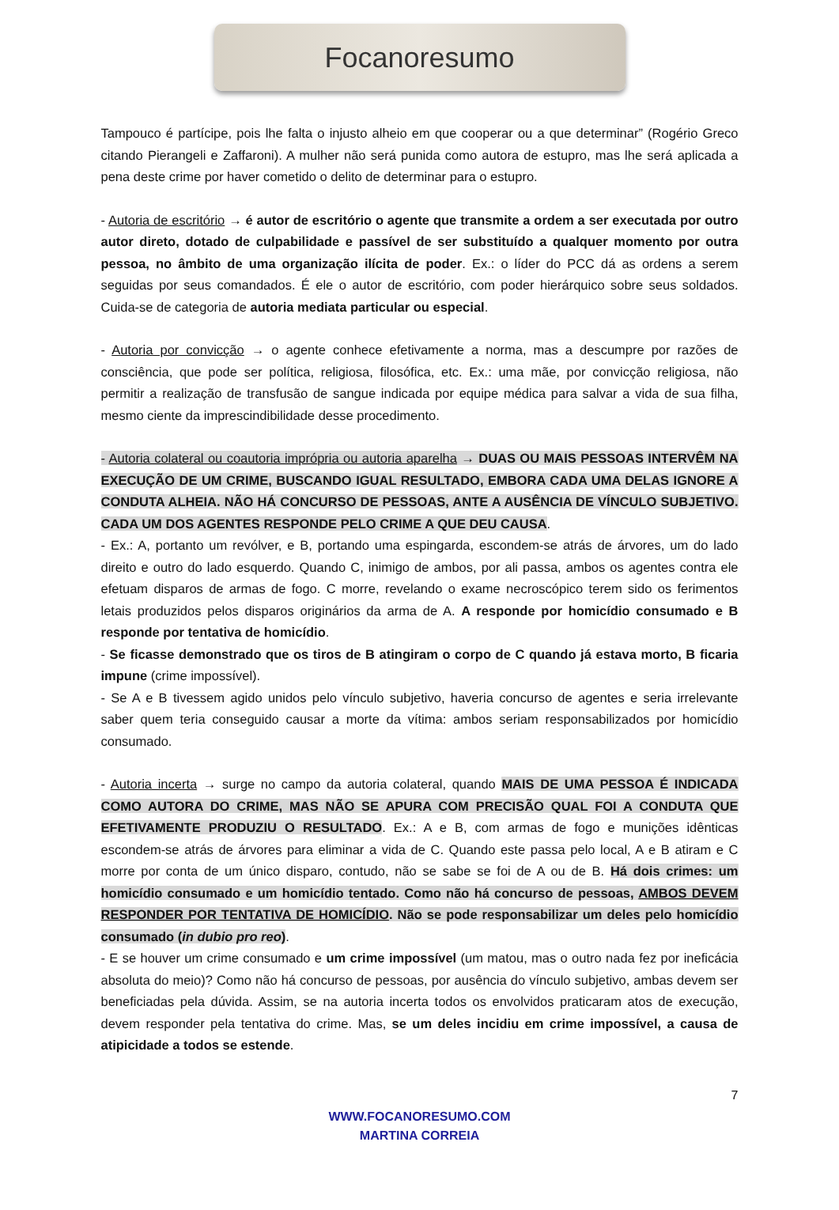Focanoresumo
Tampouco é partícipe, pois lhe falta o injusto alheio em que cooperar ou a que determinar” (Rogério Greco citando Pierangeli e Zaffaroni). A mulher não será punida como autora de estupro, mas lhe será aplicada a pena deste crime por haver cometido o delito de determinar para o estupro.
- Autoria de escritório → é autor de escritório o agente que transmite a ordem a ser executada por outro autor direto, dotado de culpabilidade e passível de ser substituído a qualquer momento por outra pessoa, no âmbito de uma organização ilícita de poder. Ex.: o líder do PCC dá as ordens a serem seguidas por seus comandados. É ele o autor de escritório, com poder hierárquico sobre seus soldados. Cuida-se de categoria de autoria mediata particular ou especial.
- Autoria por convicção → o agente conhece efetivamente a norma, mas a descumpre por razões de consciência, que pode ser política, religiosa, filosófica, etc. Ex.: uma mãe, por convicção religiosa, não permitir a realização de transfusão de sangue indicada por equipe médica para salvar a vida de sua filha, mesmo ciente da imprescindibilidade desse procedimento.
- Autoria colateral ou coautoria imprópria ou autoria aparelha → DUAS OU MAIS PESSOAS INTERVÊM NA EXECUÇÃO DE UM CRIME, BUSCANDO IGUAL RESULTADO, EMBORA CADA UMA DELAS IGNORE A CONDUTA ALHEIA. NÃO HÁ CONCURSO DE PESSOAS, ANTE A AUSÊNCIA DE VÍNCULO SUBJETIVO. CADA UM DOS AGENTES RESPONDE PELO CRIME A QUE DEU CAUSA.
- Ex.: A, portanto um revólver, e B, portando uma espingarda, escondem-se atrás de árvores, um do lado direito e outro do lado esquerdo. Quando C, inimigo de ambos, por ali passa, ambos os agentes contra ele efetuam disparos de armas de fogo. C morre, revelando o exame necroscópico terem sido os ferimentos letais produzidos pelos disparos originários da arma de A. A responde por homicídio consumado e B responde por tentativa de homicídio.
- Se ficasse demonstrado que os tiros de B atingiram o corpo de C quando já estava morto, B ficaria impune (crime impossível).
- Se A e B tivessem agido unidos pelo vínculo subjetivo, haveria concurso de agentes e seria irrelevante saber quem teria conseguido causar a morte da vítima: ambos seriam responsabilizados por homicídio consumado.
- Autoria incerta → surge no campo da autoria colateral, quando MAIS DE UMA PESSOA É INDICADA COMO AUTORA DO CRIME, MAS NÃO SE APURA COM PRECISÃO QUAL FOI A CONDUTA QUE EFETIVAMENTE PRODUZIU O RESULTADO. Ex.: A e B, com armas de fogo e munições idênticas escondem-se atrás de árvores para eliminar a vida de C. Quando este passa pelo local, A e B atiram e C morre por conta de um único disparo, contudo, não se sabe se foi de A ou de B. Há dois crimes: um homicídio consumado e um homicídio tentado. Como não há concurso de pessoas, AMBOS DEVEM RESPONDER POR TENTATIVA DE HOMICÍDIO. Não se pode responsabilizar um deles pelo homicídio consumado (in dubio pro reo).
- E se houver um crime consumado e um crime impossível (um matou, mas o outro nada fez por ineficácia absoluta do meio)? Como não há concurso de pessoas, por ausência do vínculo subjetivo, ambas devem ser beneficiadas pela dúvida. Assim, se na autoria incerta todos os envolvidos praticaram atos de execução, devem responder pela tentativa do crime. Mas, se um deles incidiu em crime impossível, a causa de atipicidade a todos se estende.
7
WWW.FOCANORESUMO.COM
MARTINA CORREIA